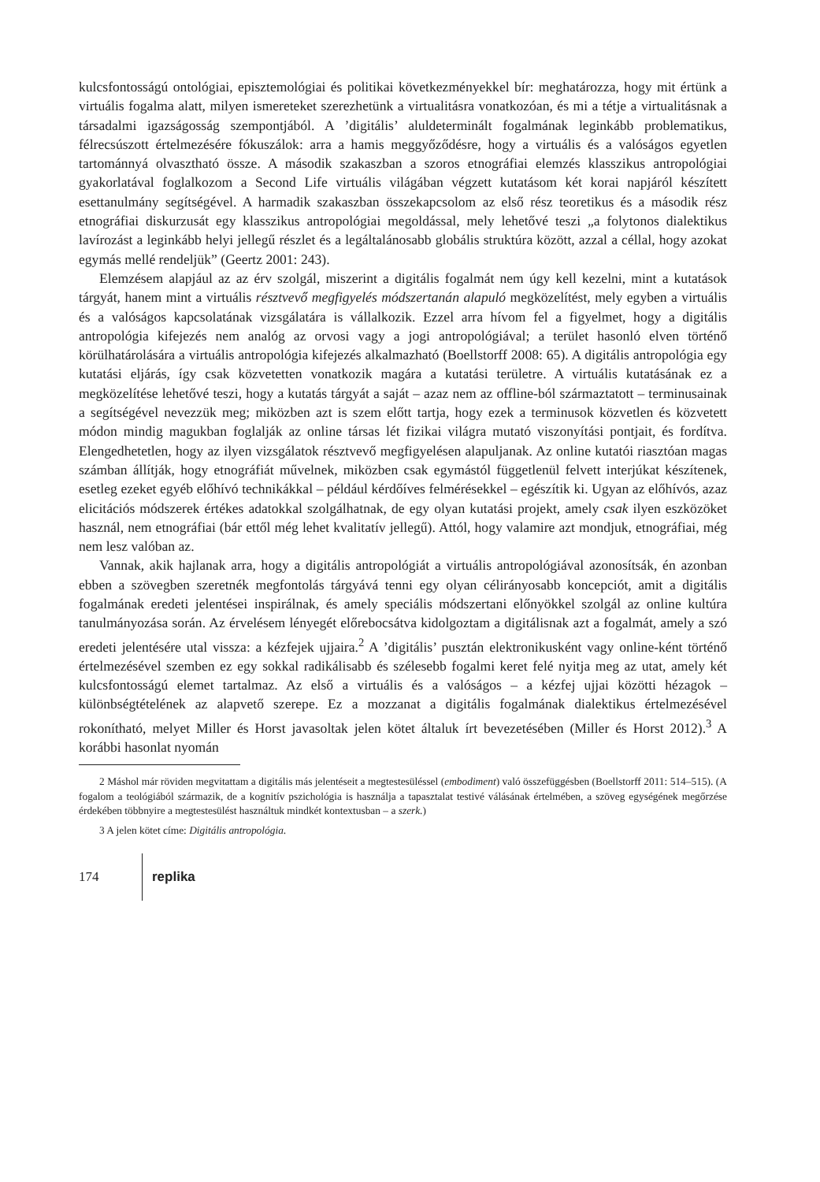kulcsfontosságú ontológiai, episztemológiai és politikai következményekkel bír: meghatározza, hogy mit értünk a virtuális fogalma alatt, milyen ismereteket szerezhetünk a virtualitásra vonatkozóan, és mi a tétje a virtualitásnak a társadalmi igazságosság szempontjából. A ’digitális’ aluldeterminált fogalmának leginkább problematikus, félrecsúszott értelmezésére fókuszálok: arra a hamis meggyőződésre, hogy a virtuális és a valóságos egyetlen tartománnyá olvasztható össze. A második szakaszban a szoros etnográfiai elemzés klasszikus antropológiai gyakorlatával foglalkozom a Second Life virtuális világában végzett kutatásom két korai napjáról készített esettanulmány segítségével. A harmadik szakaszban összekapcsolom az első rész teoretikus és a második rész etnográfiai diskurzusát egy klasszikus antropológiai megoldással, mely lehetővé teszi „a folytonos dialektikus lavírozást a leginkább helyi jellegű részlet és a legáltalánosabb globális struktúra között, azzal a céllal, hogy azokat egymás mellé rendeljük” (Geertz 2001: 243).
Elemzésem alapjául az az érv szolgál, miszerint a digitális fogalmát nem úgy kell kezelni, mint a kutatások tárgyát, hanem mint a virtuális résztvevő megfigyelés módszertanán alapuló megközelítést, mely egyben a virtuális és a valóságos kapcsolatának vizsgálatára is vállalkozik. Ezzel arra hívom fel a figyelmet, hogy a digitális antropológia kifejezés nem analóg az orvosi vagy a jogi antropológiával; a terület hasonló elven történő körülhatárolására a virtuális antropológia kifejezés alkalmazható (Boellstorff 2008: 65). A digitális antropológia egy kutatási eljárás, így csak közvetetten vonatkozik magára a kutatási területre. A virtuális kutatásának ez a megközelítése lehetővé teszi, hogy a kutatás tárgyát a saját – azaz nem az offline-ból származtatott – terminusainak a segítségével nevezzük meg; miközben azt is szem előtt tartja, hogy ezek a terminusok közvetlen és közvetett módon mindig magukban foglalják az online társas lét fizikai világra mutató viszonyítási pontjait, és fordítva. Elengedhetetlen, hogy az ilyen vizsgálatok résztvevő megfigyelésen alapuljanak. Az online kutatói riasztóan magas számban állítják, hogy etnográfiát művelnek, miközben csak egymástól függetlenül felvett interjúkat készítenek, esetleg ezeket egyéb előhívó technikákkal – például kérdőíves felmérésekkel – egészítik ki. Ugyan az előhívós, azaz elicitációs módszerek értékes adatokkal szolgálhatnak, de egy olyan kutatási projekt, amely csak ilyen eszközöket használ, nem etnográfiai (bár ettől még lehet kvalitatív jellegű). Attól, hogy valamire azt mondjuk, etnográfiai, még nem lesz valóban az.
Vannak, akik hajlanak arra, hogy a digitális antropológiát a virtuális antropológiával azonosítsák, én azonban ebben a szövegben szeretnék megfontolás tárgyává tenni egy olyan célirányosabb koncepciót, amit a digitális fogalmának eredeti jelentései inspirálnak, és amely speciális módszertani előnyökkel szolgál az online kultúra tanulmányozása során. Az érvelésem lényegét előrebocsátva kidolgoztam a digitálisnak azt a fogalmát, amely a szó eredeti jelentésére utal vissza: a kézfejek ujjaira.<sup>2</sup> A ’digitális’ pusztán elektronikusként vagy online-ként történő értelmezésével szemben ez egy sokkal radikálisabb és szélesebb fogalmi keret felé nyitja meg az utat, amely két kulcsfontosságú elemet tartalmaz. Az első a virtuális és a valóságos – a kézfej ujjai közötti hézagok – különbségtételének az alapvető szerepe. Ez a mozzanat a digitális fogalmának dialektikus értelmezésével rokonítható, melyet Miller és Horst javasoltak jelen kötet általuk írt bevezetésében (Miller és Horst 2012).<sup>3</sup> A korábbi hasonlat nyomán
2 Máshol már röviden megvitattam a digitális más jelentéseit a megtestesüléssel (embodiment) való összefüggésben (Boellstorff 2011: 514–515). (A fogalom a teológiából származik, de a kognitív pszichológia is használja a tapasztalat testivé válásának értelmében, a szöveg egységének megőrzése érdekében többnyire a megtestesülést használtuk mindkét kontextusban – a szerk.)
3 A jelen kötet címe: Digitális antropológia.
174 replika